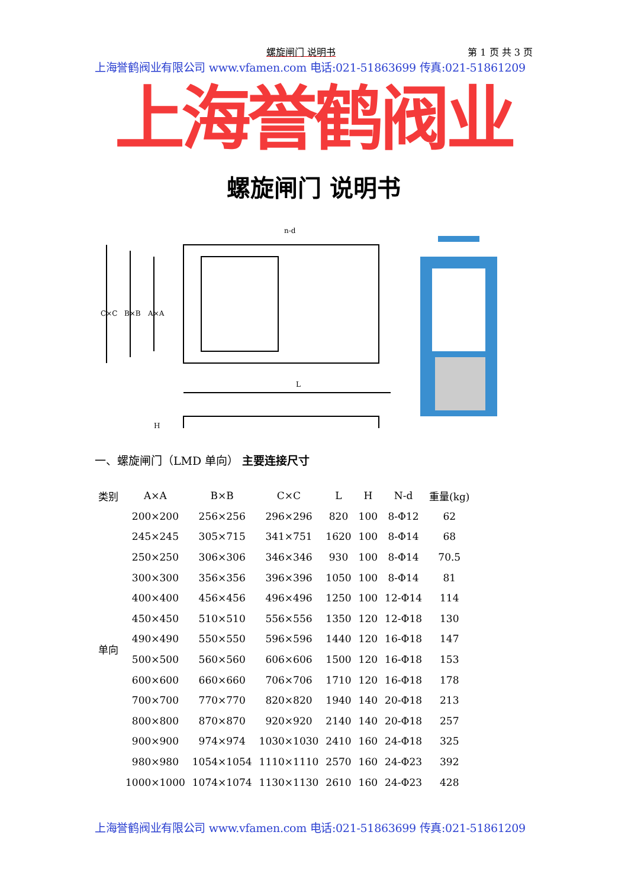螺旋闸门 说明书 第 1 页 共 3 页
上海誉鹤阀业有限公司 www.vfamen.com 电话:021-51863699 传真:021-51861209
上海誉鹤阀业
螺旋闸门 说明书
C×C
B×B
A×A
L
n-d
H
一、螺旋闸门（LMD 单向） 主要连接尺寸
| 类别 | A×A | B×B | C×C | L | H | N-d | 重量(kg) |
| --- | --- | --- | --- | --- | --- | --- | --- |
| 单向 | 200×200 | 256×256 | 296×296 | 820 | 100 | 8-Φ12 | 62 |
| | 245×245 | 305×715 | 341×751 | 1620 | 100 | 8-Φ14 | 68 |
| | 250×250 | 306×306 | 346×346 | 930 | 100 | 8-Φ14 | 70.5 |
| | 300×300 | 356×356 | 396×396 | 1050 | 100 | 8-Φ14 | 81 |
| | 400×400 | 456×456 | 496×496 | 1250 | 100 | 12-Φ14 | 114 |
| | 450×450 | 510×510 | 556×556 | 1350 | 120 | 12-Φ18 | 130 |
| | 490×490 | 550×550 | 596×596 | 1440 | 120 | 16-Φ18 | 147 |
| | 500×500 | 560×560 | 606×606 | 1500 | 120 | 16-Φ18 | 153 |
| | 600×600 | 660×660 | 706×706 | 1710 | 120 | 16-Φ18 | 178 |
| | 700×700 | 770×770 | 820×820 | 1940 | 140 | 20-Φ18 | 213 |
| | 800×800 | 870×870 | 920×920 | 2140 | 140 | 20-Φ18 | 257 |
| | 900×900 | 974×974 | 1030×1030 | 2410 | 160 | 24-Φ18 | 325 |
| | 980×980 | 1054×1054 | 1110×1110 | 2570 | 160 | 24-Φ23 | 392 |
| | 1000×1000 | 1074×1074 | 1130×1130 | 2610 | 160 | 24-Φ23 | 428 |
上海誉鹤阀业有限公司 www.vfamen.com 电话:021-51863699 传真:021-51861209